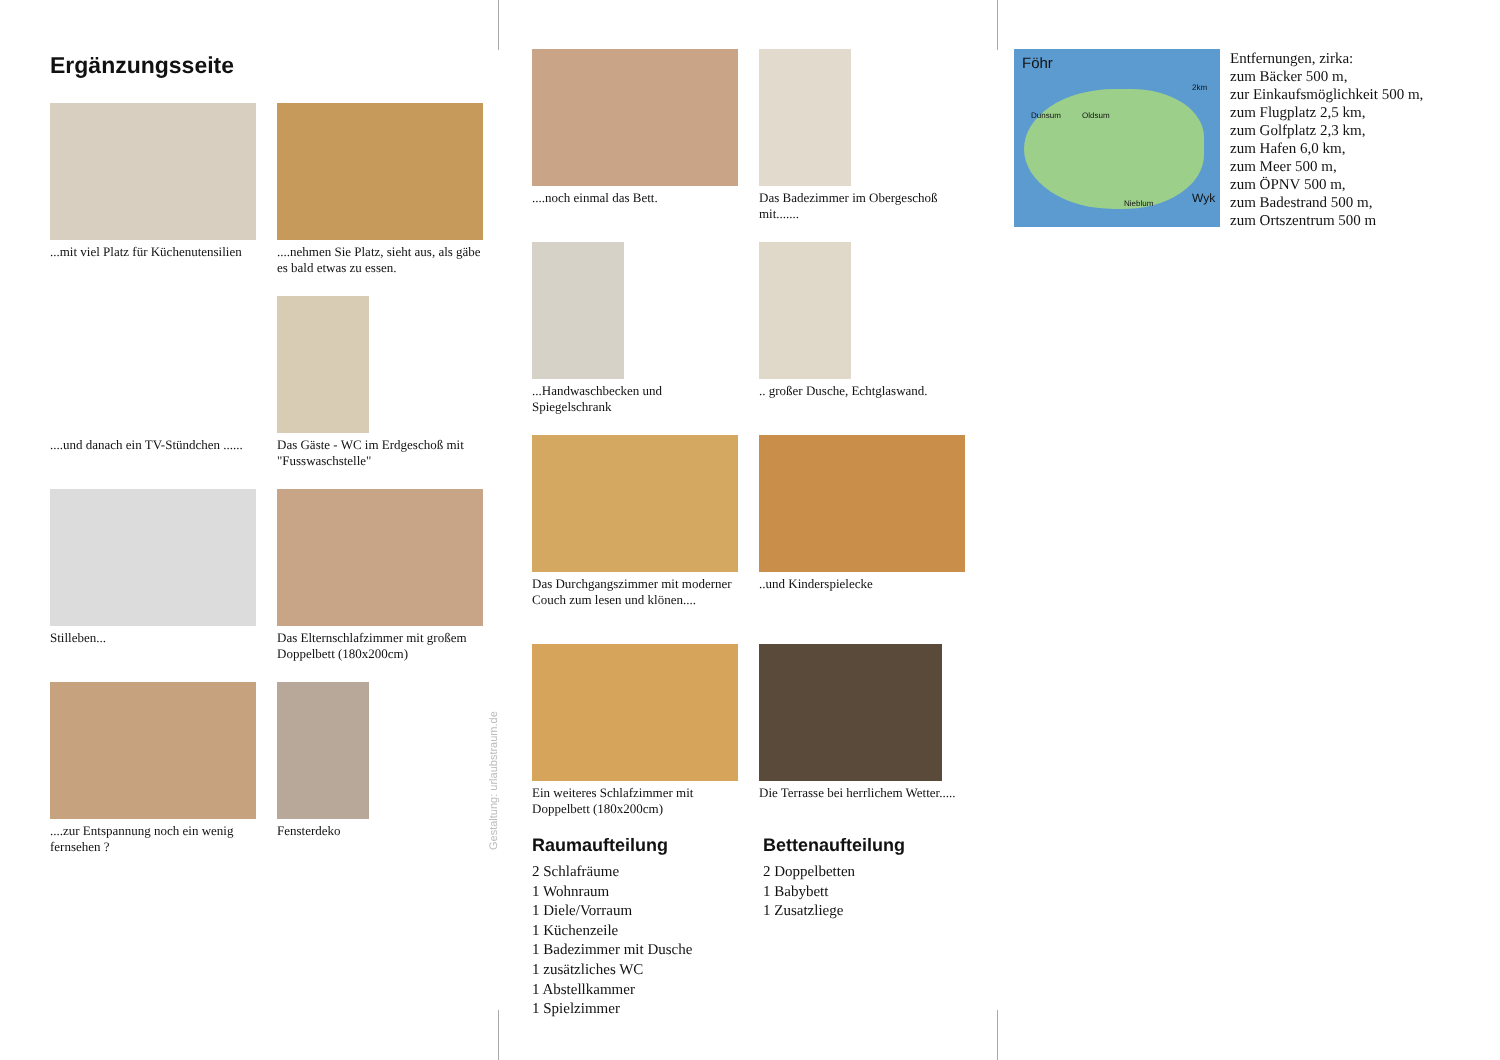Ergänzungsseite
...mit viel Platz für Küchenutensilien
....nehmen Sie Platz, sieht aus, als gäbe es bald etwas zu essen.
....und danach ein TV-Stündchen ......
Das Gäste - WC im Erdgeschoß mit "Fusswaschstelle"
Stilleben...
Das Elternschlafzimmer mit großem Doppelbett (180x200cm)
....zur Entspannung noch ein wenig fernsehen ?
Fensterdeko
Gestaltung: urlaubstraum.de
....noch einmal das Bett.
Das Badezimmer im Obergeschoß mit.......
...Handwaschbecken und Spiegelschrank
.. großer Dusche, Echtglaswand.
Das Durchgangszimmer mit moderner Couch zum lesen und klönen....
..und Kinderspielecke
Ein weiteres Schlafzimmer mit Doppelbett (180x200cm)
Die Terrasse bei herrlichem Wetter.....
Raumaufteilung
2 Schlafräume
1 Wohnraum
1 Diele/Vorraum
1 Küchenzeile
1 Badezimmer mit Dusche
1 zusätzliches WC
1 Abstellkammer
1 Spielzimmer
Bettenaufteilung
2 Doppelbetten
1 Babybett
1 Zusatzliege
Föhr
2km
Dunsum Oldsum
Nieblum Wyk
Entfernungen, zirka:
zum Bäcker 500 m,
zur Einkaufsmöglichkeit 500 m,
zum Flugplatz 2,5 km,
zum Golfplatz 2,3 km,
zum Hafen 6,0 km,
zum Meer 500 m,
zum ÖPNV 500 m,
zum Badestrand 500 m,
zum Ortszentrum 500 m